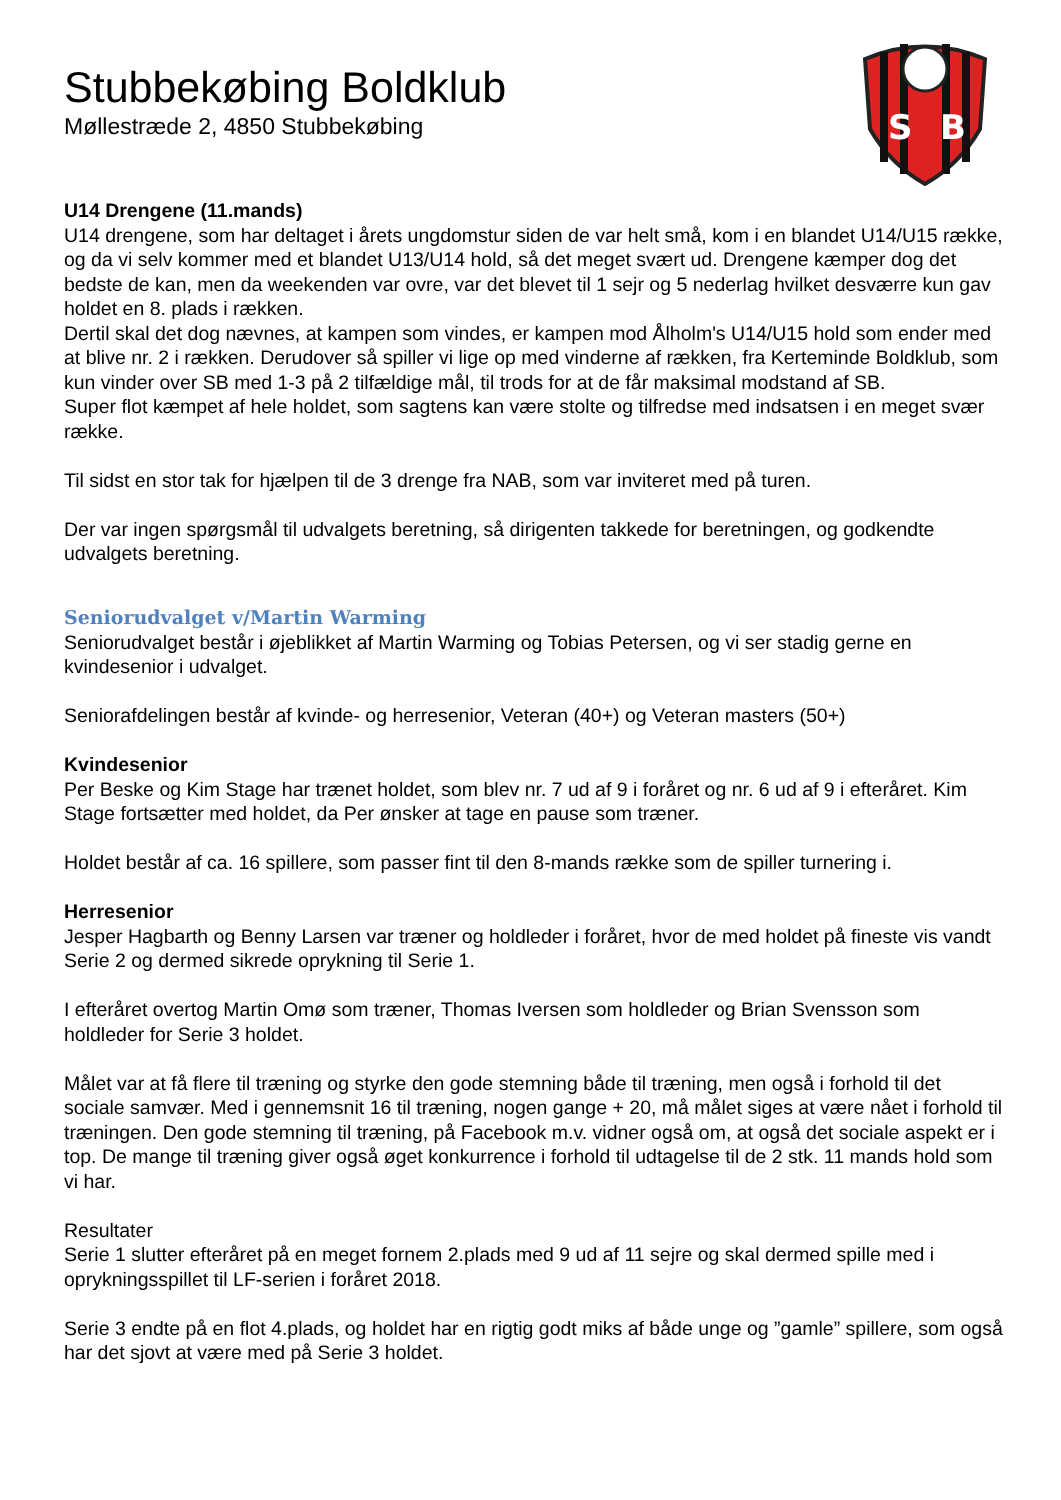Stubbekøbing Boldklub
Møllestræde 2, 4850 Stubbekøbing
S
B
U14 Drengene (11.mands)
U14 drengene, som har deltaget i årets ungdomstur siden de var helt små, kom i en blandet U14/U15 række, og da vi selv kommer med et blandet U13/U14 hold, så det meget svært ud. Drengene kæmper dog det bedste de kan, men da weekenden var ovre, var det blevet til 1 sejr og 5 nederlag hvilket desværre kun gav holdet en 8. plads i rækken.
Dertil skal det dog nævnes, at kampen som vindes, er kampen mod Ålholm's U14/U15 hold som ender med at blive nr. 2 i rækken. Derudover så spiller vi lige op med vinderne af rækken, fra Kerteminde Boldklub, som kun vinder over SB med 1-3 på 2 tilfældige mål, til trods for at de får maksimal modstand af SB.
Super flot kæmpet af hele holdet, som sagtens kan være stolte og tilfredse med indsatsen i en meget svær række.
Til sidst en stor tak for hjælpen til de 3 drenge fra NAB, som var inviteret med på turen.
Der var ingen spørgsmål til udvalgets beretning, så dirigenten takkede for beretningen, og godkendte udvalgets beretning.
Seniorudvalget v/Martin Warming
Seniorudvalget består i øjeblikket af Martin Warming og Tobias Petersen, og vi ser stadig gerne en kvindesenior i udvalget.
Seniorafdelingen består af kvinde- og herresenior, Veteran (40+) og Veteran masters (50+)
Kvindesenior
Per Beske og Kim Stage har trænet holdet, som blev nr. 7 ud af 9 i foråret og nr. 6 ud af 9 i efteråret. Kim Stage fortsætter med holdet, da Per ønsker at tage en pause som træner.
Holdet består af ca. 16 spillere, som passer fint til den 8-mands række som de spiller turnering i.
Herresenior
Jesper Hagbarth og Benny Larsen var træner og holdleder i foråret, hvor de med holdet på fineste vis vandt Serie 2 og dermed sikrede oprykning til Serie 1.
I efteråret overtog Martin Omø som træner, Thomas Iversen som holdleder og Brian Svensson som holdleder for Serie 3 holdet.
Målet var at få flere til træning og styrke den gode stemning både til træning, men også i forhold til det sociale samvær. Med i gennemsnit 16 til træning, nogen gange + 20, må målet siges at være nået i forhold til træningen. Den gode stemning til træning, på Facebook m.v. vidner også om, at også det sociale aspekt er i top. De mange til træning giver også øget konkurrence i forhold til udtagelse til de 2 stk. 11 mands hold som vi har.
Resultater
Serie 1 slutter efteråret på en meget fornem 2.plads med 9 ud af 11 sejre og skal dermed spille med i oprykningsspillet til LF-serien i foråret 2018.
Serie 3 endte på en flot 4.plads, og holdet har en rigtig godt miks af både unge og ”gamle” spillere, som også har det sjovt at være med på Serie 3 holdet.